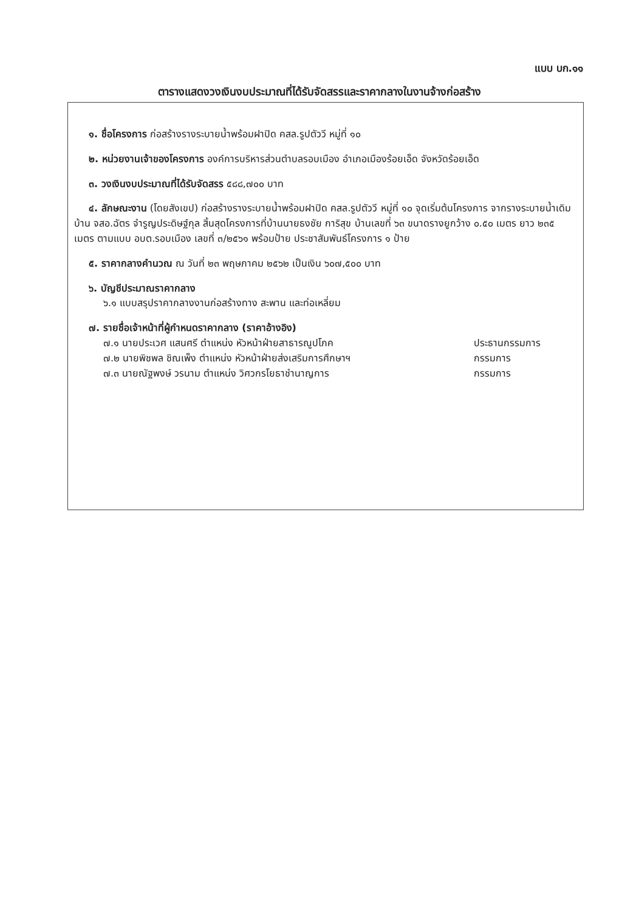แบบ บก.๑๑
ตารางแสดงวงเงินงบประมาณที่ได้รับจัดสรรและราคากลางในงานจ้างก่อสร้าง
๑. ชื่อโครงการ ก่อสร้างรางระบายน้ำพร้อมฝาปิด คสล.รูปตัววี หมู่ที่ ๑๐
๒. หน่วยงานเจ้าของโครงการ องค์การบริหารส่วนตำบลรอบเมือง อำเภอเมืองร้อยเอ็ด จังหวัดร้อยเอ็ด
๓. วงเงินงบประมาณที่ได้รับจัดสรร ๕๘๘,๗๐๐ บาท
๔. ลักษณะงาน (โดยสังเขป) ก่อสร้างรางระบายน้ำพร้อมฝาปิด คสล.รูปตัววี หมู่ที่ ๑๐ จุดเริ่มต้นโครงการ จากรางระบายน้ำเดิมบ้าน จสอ.ฉัตร จำรูญประดิษฐ์กุล สิ้นสุดโครงการที่บ้านนายธงชัย การิสุข บ้านเลขที่ ๖๓ ขนาดรางยูกว้าง ๐.๕๐ เมตร ยาว ๒๓๕ เมตร ตามแบบ อบต.รอบเมือง เลขที่ ๓/๒๕๖๑ พร้อมป้าย ประชาสัมพันธ์โครงการ ๑ ป้าย
๕. ราคากลางคำนวณ ณ วันที่ ๒๓ พฤษภาคม ๒๕๖๒ เป็นเงิน ๖๐๗,๕๐๐ บาท
๖. บัญชีประมาณราคากลาง
๖.๑ แบบสรุปราคากลางงานก่อสร้างทาง สะพาน และท่อเหลี่ยม
๗. รายชื่อเจ้าหน้าที่ผู้กำหนดราคากลาง (ราคาอ้างอิง)
๗.๑ นายประเวศ แสนศรี ตำแหน่ง หัวหน้าฝ่ายสาธารณูปโภค ประธานกรรมการ
๗.๒ นายพิชพล ชิณเพ็ง ตำแหน่ง หัวหน้าฝ่ายส่งเสริมการศึกษาฯ กรรมการ
๗.๓ นายณัฐพงษ์ วรนาม ตำแหน่ง วิศวกรโยธาชำนาญการ กรรมการ